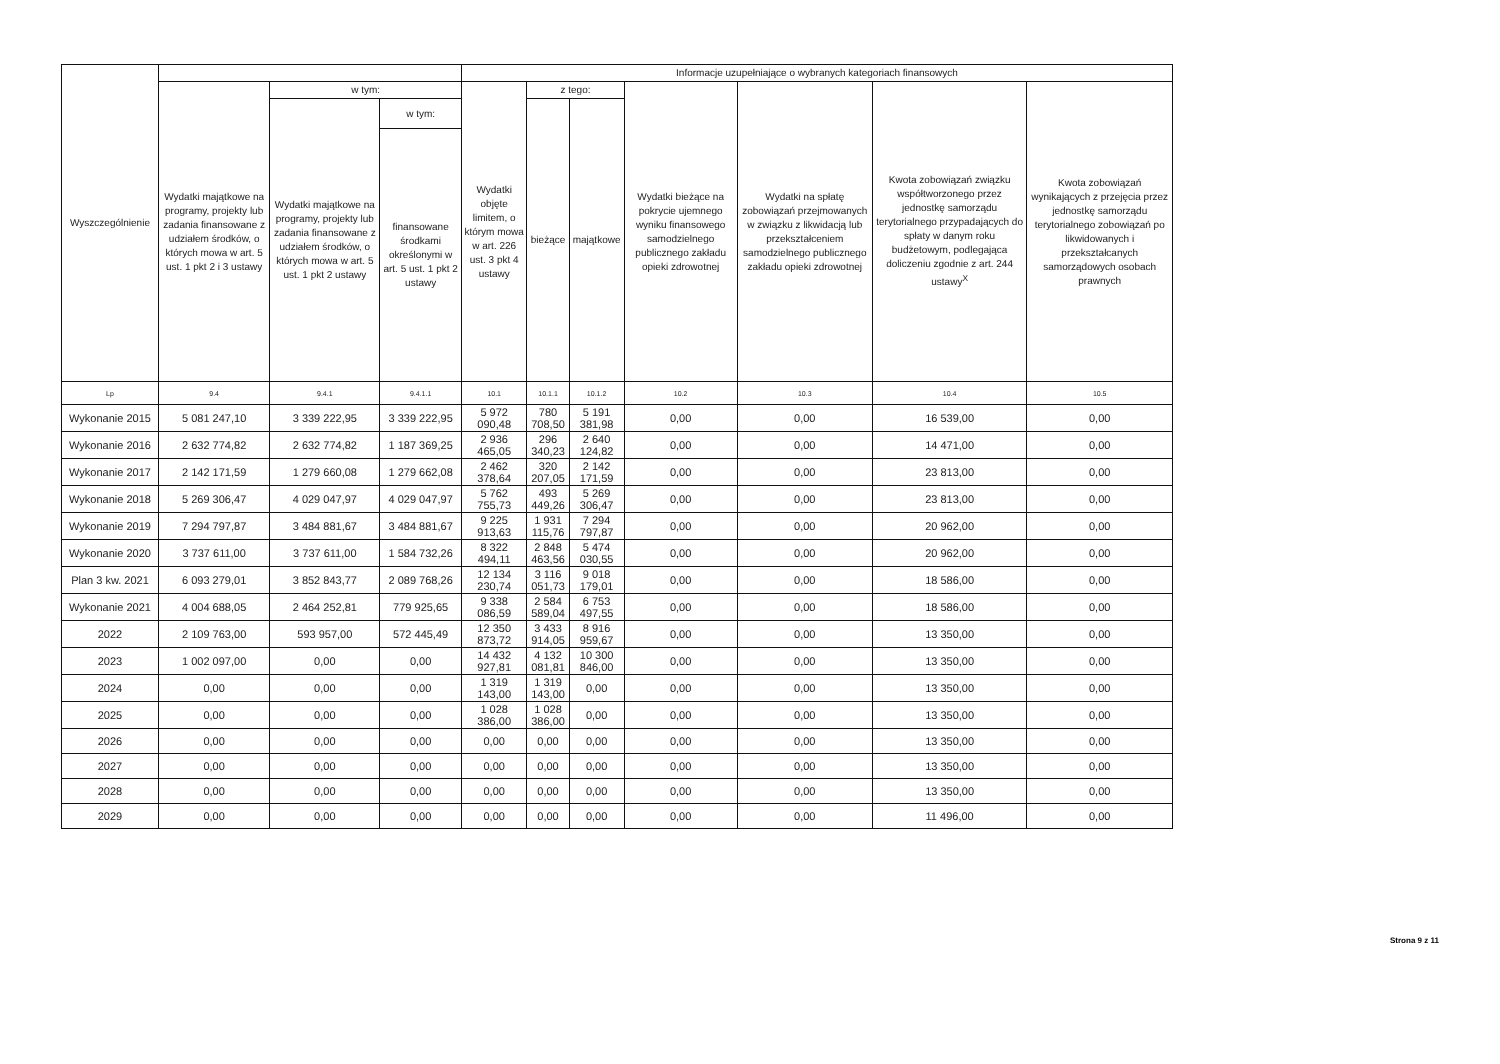| Wyszczególnienie | | | | Informacje uzupełniające o wybranych kategoriach finansowych | | | | | | |
| --- | --- | --- | --- | --- | --- | --- | --- | --- | --- | --- |
| | Wydatki majątkowe na programy, projekty lub zadania finansowane z udziałem środków, o których mowa w art. 5 ust. 1 pkt 2 i 3 ustawy | w tym: | | Wydatki objęte limitem, o którym mowa w art. 226 ust. 3 pkt 4 ustawy | z tego: | | Wydatki bieżące na pokrycie ujemnego wyniku finansowego samodzielnego publicznego zakładu opieki zdrowotnej | Wydatki na spłatę zobowiązań przejmowanych w związku z likwidacją lub przekształceniem samodzielnego publicznego zakładu opieki zdrowotnej | Kwota zobowiązań związku współtworzonego przez jednostkę samorządu terytorialnego przypadających do spłaty w danym roku budżetowym, podlegająca doliczeniu zgodnie z art. 244 ustawy<sup>X</sup> | Kwota zobowiązań wynikających z przejęcia przez jednostkę samorządu terytorialnego zobowiązań po likwidowanych i przekształcanych samorządowych osobach prawnych |
| | | Wydatki majątkowe na programy, projekty lub zadania finansowane z udziałem środków, o których mowa w art. 5 ust. 1 pkt 2 ustawy | w tym: | | bieżące | majątkowe | | | | |
| | | | finansowane środkami określonymi w art. 5 ust. 1 pkt 2 ustawy | | | | | | | |
| Lp | 9.4 | 9.4.1 | 9.4.1.1 | 10.1 | 10.1.1 | 10.1.2 | 10.2 | 10.3 | 10.4 | 10.5 |
| Wykonanie 2015 | 5 081 247,10 | 3 339 222,95 | 3 339 222,95 | 5 972 090,48 | 780 708,50 | 5 191 381,98 | 0,00 | 0,00 | 16 539,00 | 0,00 |
| Wykonanie 2016 | 2 632 774,82 | 2 632 774,82 | 1 187 369,25 | 2 936 465,05 | 296 340,23 | 2 640 124,82 | 0,00 | 0,00 | 14 471,00 | 0,00 |
| Wykonanie 2017 | 2 142 171,59 | 1 279 660,08 | 1 279 662,08 | 2 462 378,64 | 320 207,05 | 2 142 171,59 | 0,00 | 0,00 | 23 813,00 | 0,00 |
| Wykonanie 2018 | 5 269 306,47 | 4 029 047,97 | 4 029 047,97 | 5 762 755,73 | 493 449,26 | 5 269 306,47 | 0,00 | 0,00 | 23 813,00 | 0,00 |
| Wykonanie 2019 | 7 294 797,87 | 3 484 881,67 | 3 484 881,67 | 9 225 913,63 | 1 931 115,76 | 7 294 797,87 | 0,00 | 0,00 | 20 962,00 | 0,00 |
| Wykonanie 2020 | 3 737 611,00 | 3 737 611,00 | 1 584 732,26 | 8 322 494,11 | 2 848 463,56 | 5 474 030,55 | 0,00 | 0,00 | 20 962,00 | 0,00 |
| Plan 3 kw. 2021 | 6 093 279,01 | 3 852 843,77 | 2 089 768,26 | 12 134 230,74 | 3 116 051,73 | 9 018 179,01 | 0,00 | 0,00 | 18 586,00 | 0,00 |
| Wykonanie 2021 | 4 004 688,05 | 2 464 252,81 | 779 925,65 | 9 338 086,59 | 2 584 589,04 | 6 753 497,55 | 0,00 | 0,00 | 18 586,00 | 0,00 |
| 2022 | 2 109 763,00 | 593 957,00 | 572 445,49 | 12 350 873,72 | 3 433 914,05 | 8 916 959,67 | 0,00 | 0,00 | 13 350,00 | 0,00 |
| 2023 | 1 002 097,00 | 0,00 | 0,00 | 14 432 927,81 | 4 132 081,81 | 10 300 846,00 | 0,00 | 0,00 | 13 350,00 | 0,00 |
| 2024 | 0,00 | 0,00 | 0,00 | 1 319 143,00 | 1 319 143,00 | 0,00 | 0,00 | 0,00 | 13 350,00 | 0,00 |
| 2025 | 0,00 | 0,00 | 0,00 | 1 028 386,00 | 1 028 386,00 | 0,00 | 0,00 | 0,00 | 13 350,00 | 0,00 |
| 2026 | 0,00 | 0,00 | 0,00 | 0,00 | 0,00 | 0,00 | 0,00 | 0,00 | 13 350,00 | 0,00 |
| 2027 | 0,00 | 0,00 | 0,00 | 0,00 | 0,00 | 0,00 | 0,00 | 0,00 | 13 350,00 | 0,00 |
| 2028 | 0,00 | 0,00 | 0,00 | 0,00 | 0,00 | 0,00 | 0,00 | 0,00 | 13 350,00 | 0,00 |
| 2029 | 0,00 | 0,00 | 0,00 | 0,00 | 0,00 | 0,00 | 0,00 | 0,00 | 11 496,00 | 0,00 |
Strona 9 z 11